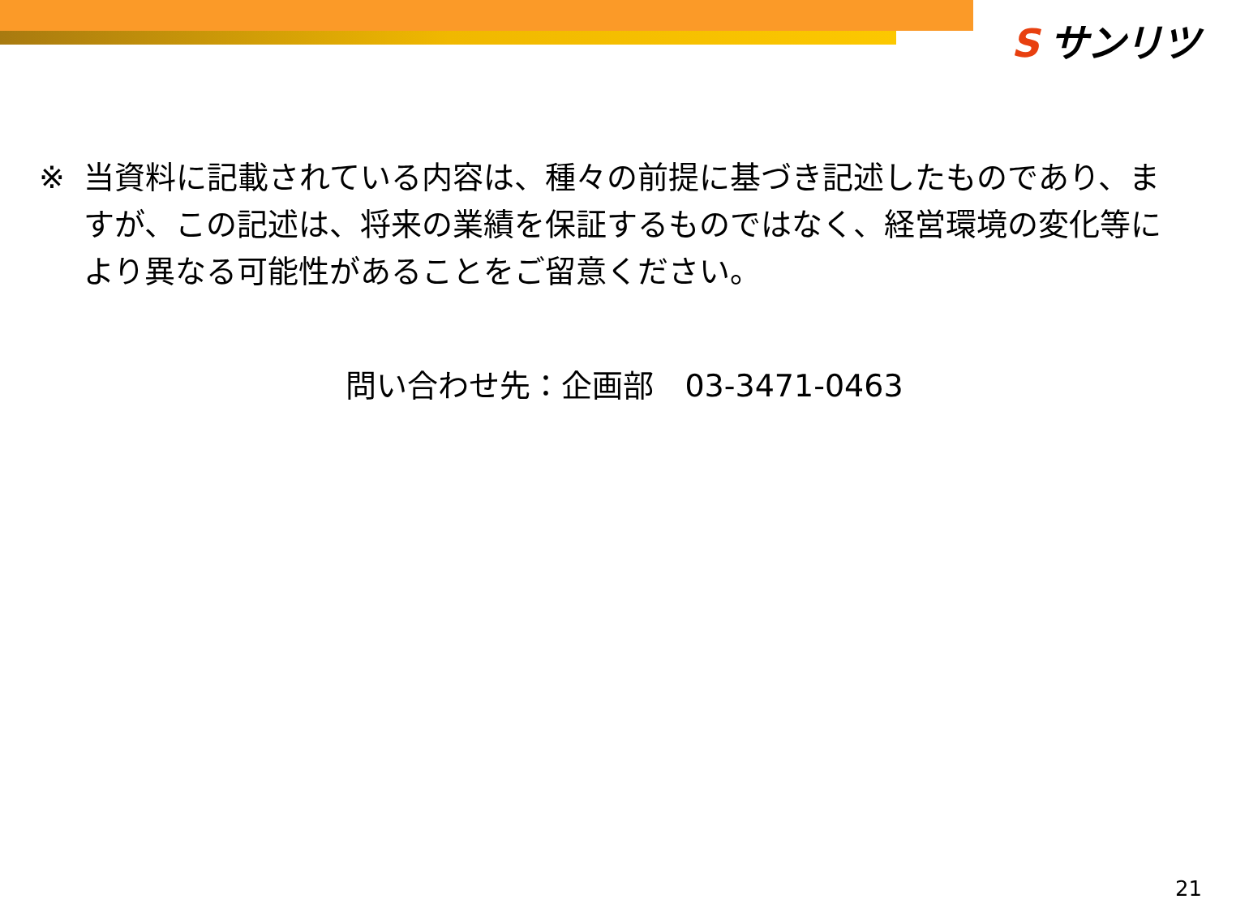S サンリツ
※ 当資料に記載されている内容は、種々の前提に基づき記述したものであり、ますが、この記述は、将来の業績を保証するものではなく、経営環境の変化等により異なる可能性があることをご留意ください。
問い合わせ先：企画部　03-3471-0463
21